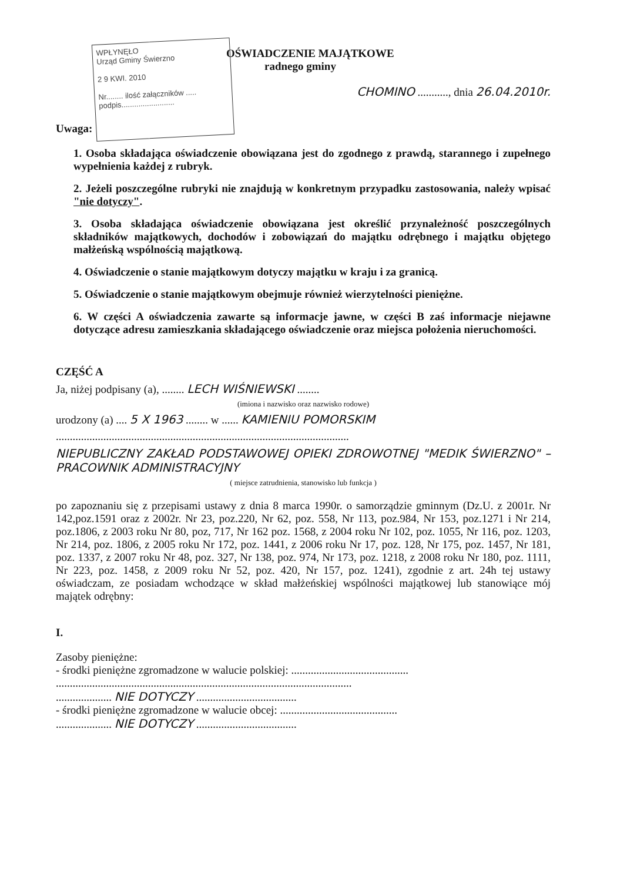WPŁYNĘŁO
Urząd Gminy Świerzno
2 9 KWI. 2010
Nr........ ilość załączników .....
podpis.........................
OŚWIADCZENIE MAJĄTKOWE
radnego gminy
CHOMINO ..........., dnia 26.04.2010r.
Uwaga:
1. Osoba składająca oświadczenie obowiązana jest do zgodnego z prawdą, starannego i zupełnego wypełnienia każdej z rubryk.
2. Jeżeli poszczególne rubryki nie znajdują w konkretnym przypadku zastosowania, należy wpisać "nie dotyczy".
3. Osoba składająca oświadczenie obowiązana jest określić przynależność poszczególnych składników majątkowych, dochodów i zobowiązań do majątku odrębnego i majątku objętego małżeńską wspólnością majątkową.
4. Oświadczenie o stanie majątkowym dotyczy majątku w kraju i za granicą.
5. Oświadczenie o stanie majątkowym obejmuje również wierzytelności pieniężne.
6. W części A oświadczenia zawarte są informacje jawne, w części B zaś informacje niejawne dotyczące adresu zamieszkania składającego oświadczenie oraz miejsca położenia nieruchomości.
CZĘŚĆ A
Ja, niżej podpisany (a), ........ LECH WIŚNIEWSKI ........
(imiona i nazwisko oraz nazwisko rodowe)
urodzony (a) .... 5 X 1963 ........ w ...... KAMIENIU POMORSKIM
.........................................................................................................
NIEPUBLICZNY ZAKŁAD PODSTAWOWEJ OPIEKI ZDROWOTNEJ "MEDIK ŚWIERZNO" – PRACOWNIK ADMINISTRACYJNY
( miejsce zatrudnienia, stanowisko lub funkcja )
po zapoznaniu się z przepisami ustawy z dnia 8 marca 1990r. o samorządzie gminnym (Dz.U. z 2001r. Nr 142,poz.1591 oraz z 2002r. Nr 23, poz.220, Nr 62, poz. 558, Nr 113, poz.984, Nr 153, poz.1271 i Nr 214, poz.1806, z 2003 roku Nr 80, poz, 717, Nr 162 poz. 1568, z 2004 roku Nr 102, poz. 1055, Nr 116, poz. 1203, Nr 214, poz. 1806, z 2005 roku Nr 172, poz. 1441, z 2006 roku Nr 17, poz. 128, Nr 175, poz. 1457, Nr 181, poz. 1337, z 2007 roku Nr 48, poz. 327, Nr 138, poz. 974, Nr 173, poz. 1218, z 2008 roku Nr 180, poz. 1111, Nr 223, poz. 1458, z 2009 roku Nr 52, poz. 420, Nr 157, poz. 1241), zgodnie z art. 24h tej ustawy oświadczam, ze posiadam wchodzące w skład małżeńskiej wspólności majątkowej lub stanowiące mój majątek odrębny:
I.
Zasoby pieniężne:
- środki pieniężne zgromadzone w walucie polskiej: ..........................................
..........................................................................................................
.................... NIE DOTYCZY ....................................
- środki pieniężne zgromadzone w walucie obcej: ..........................................
.................... NIE DOTYCZY ....................................